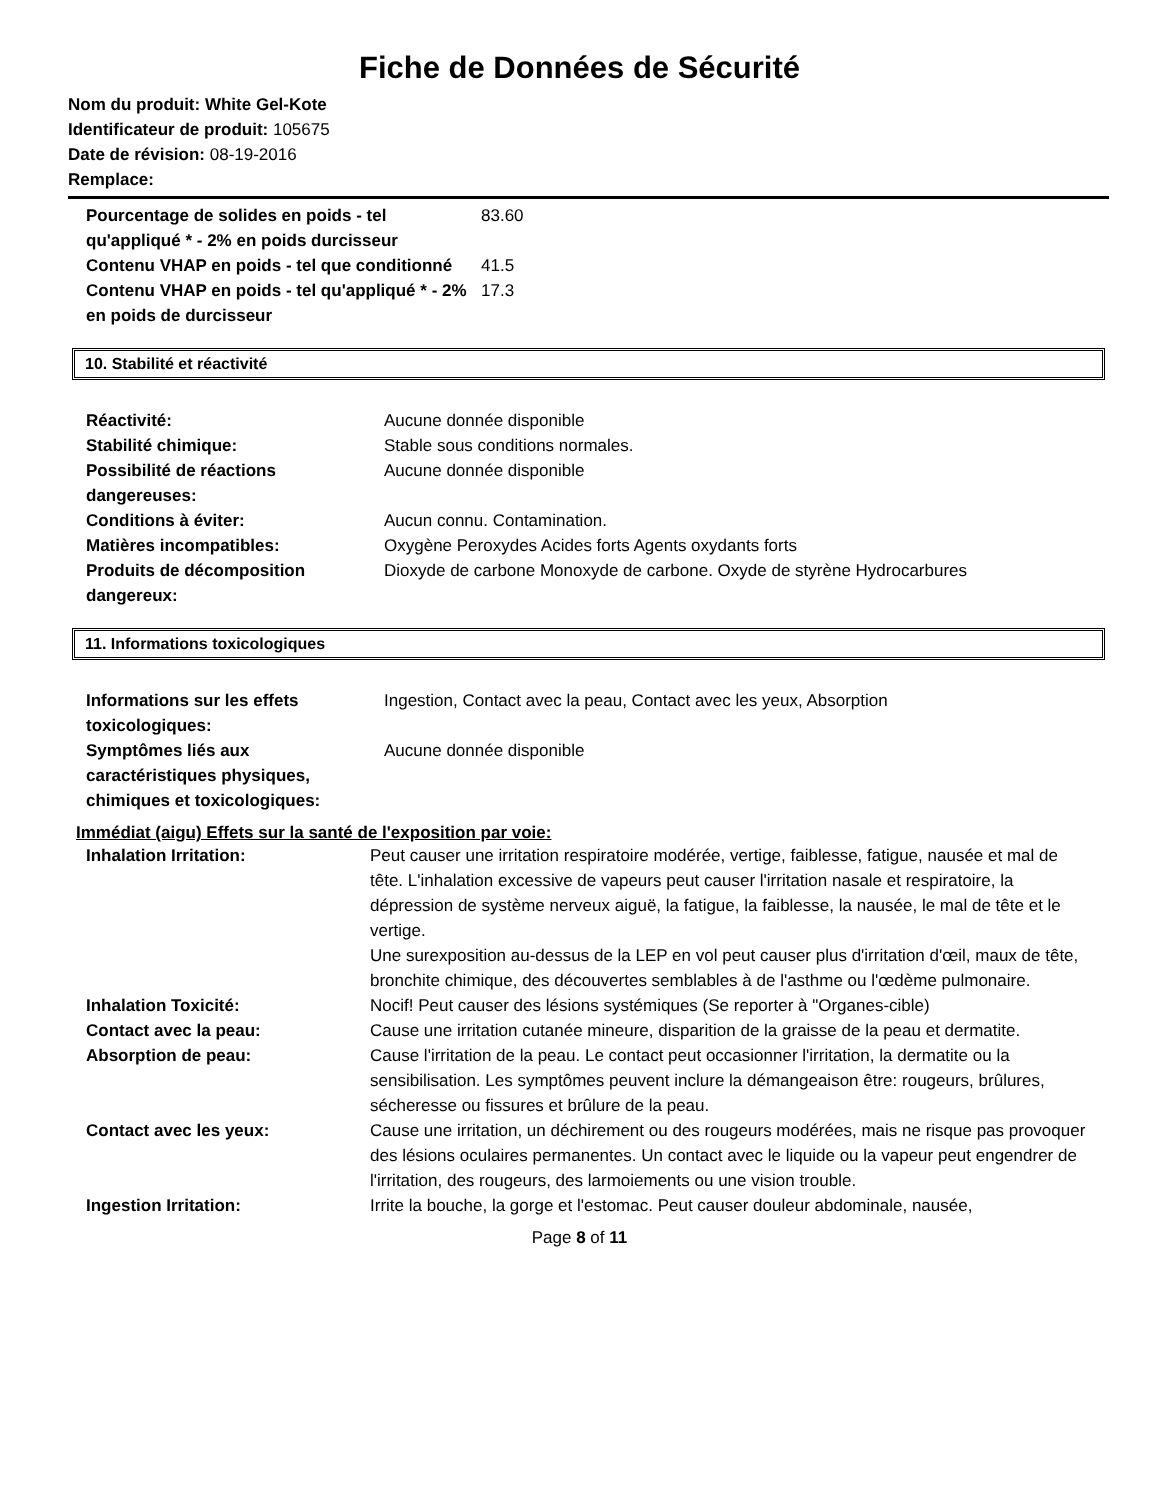Fiche de Données de Sécurité
Nom du produit: White Gel-Kote
Identificateur de produit: 105675
Date de révision: 08-19-2016
Remplace:
| Pourcentage de solides en poids - tel qu'appliqué * - 2% en poids durcisseur | 83.60 |
| Contenu VHAP en poids - tel que conditionné | 41.5 |
| Contenu VHAP en poids - tel qu'appliqué * - 2% en poids de durcisseur | 17.3 |
10. Stabilité et réactivité
| Réactivité: | Aucune donnée disponible |
| Stabilité chimique: | Stable sous conditions normales. |
| Possibilité de réactions dangereuses: | Aucune donnée disponible |
| Conditions à éviter: | Aucun connu. Contamination. |
| Matières incompatibles: | Oxygène Peroxydes Acides forts Agents oxydants forts |
| Produits de décomposition dangereux: | Dioxyde de carbone Monoxyde de carbone. Oxyde de styrène Hydrocarbures |
11. Informations toxicologiques
| Informations sur les effets toxicologiques: | Ingestion, Contact avec la peau, Contact avec les yeux, Absorption |
| Symptômes liés aux caractéristiques physiques, chimiques et toxicologiques: | Aucune donnée disponible |
Immédiat (aigu) Effets sur la santé de l'exposition par voie:
| Inhalation Irritation: | Peut causer une irritation respiratoire modérée, vertige, faiblesse, fatigue, nausée et mal de tête. L'inhalation excessive de vapeurs peut causer l'irritation nasale et respiratoire, la dépression de système nerveux aiguë, la fatigue, la faiblesse, la nausée, le mal de tête et le vertige. Une surexposition au-dessus de la LEP en vol peut causer plus d'irritation d'œil, maux de tête, bronchite chimique, des découvertes semblables à de l'asthme ou l'œdème pulmonaire. |
| Inhalation Toxicité: | Nocif! Peut causer des lésions systémiques (Se reporter à "Organes-cible) |
| Contact avec la peau: | Cause une irritation cutanée mineure, disparition de la graisse de la peau et dermatite. |
| Absorption de peau: | Cause l'irritation de la peau. Le contact peut occasionner l'irritation, la dermatite ou la sensibilisation. Les symptômes peuvent inclure la démangeaison être: rougeurs, brûlures, sécheresse ou fissures et brûlure de la peau. |
| Contact avec les yeux: | Cause une irritation, un déchirement ou des rougeurs modérées, mais ne risque pas provoquer des lésions oculaires permanentes. Un contact avec le liquide ou la vapeur peut engendrer de l'irritation, des rougeurs, des larmoiements ou une vision trouble. |
| Ingestion Irritation: | Irrite la bouche, la gorge et l'estomac. Peut causer douleur abdominale, nausée, |
Page 8 of 11